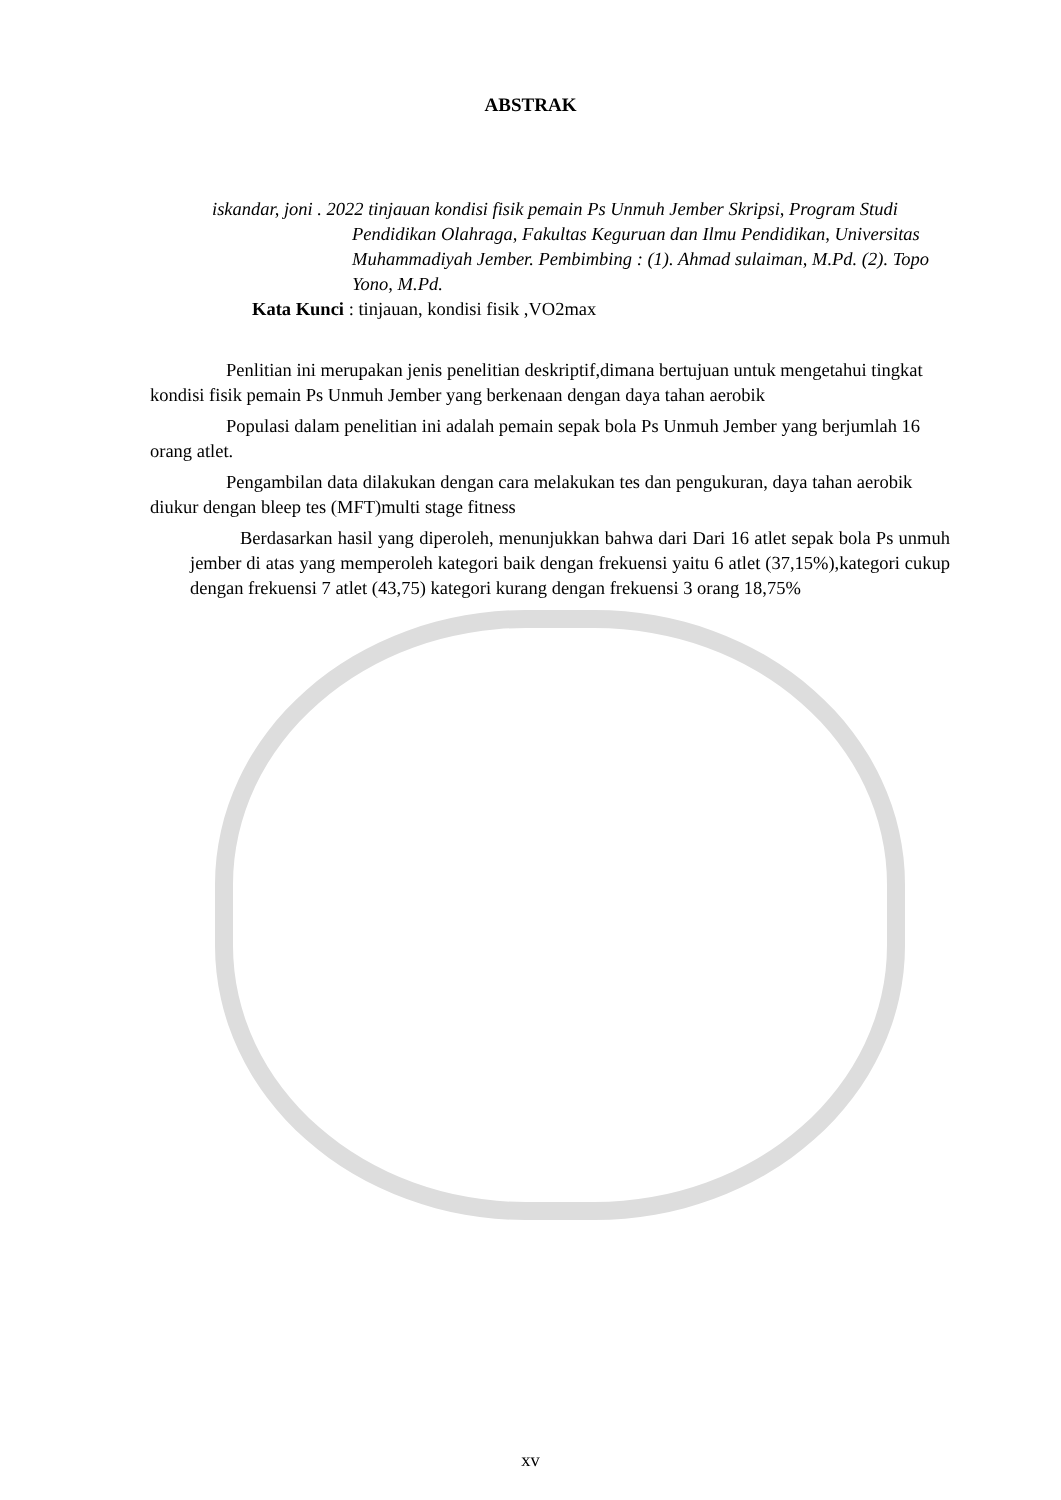ABSTRAK
iskandar, joni . 2022 tinjauan kondisi fisik pemain Ps Unmuh Jember Skripsi, Program Studi Pendidikan Olahraga, Fakultas Keguruan dan Ilmu Pendidikan, Universitas Muhammadiyah Jember. Pembimbing : (1). Ahmad sulaiman, M.Pd. (2). Topo Yono, M.Pd.
Kata Kunci : tinjauan, kondisi fisik ,VO2max
Penlitian ini merupakan jenis penelitian deskriptif,dimana bertujuan untuk mengetahui tingkat kondisi fisik pemain Ps Unmuh Jember yang berkenaan dengan daya tahan aerobik
Populasi dalam penelitian ini adalah pemain sepak bola Ps Unmuh Jember yang berjumlah 16 orang atlet.
Pengambilan data dilakukan dengan cara melakukan tes dan pengukuran, daya tahan aerobik diukur dengan bleep tes (MFT)multi stage fitness
Berdasarkan hasil yang diperoleh, menunjukkan bahwa dari Dari 16 atlet sepak bola Ps unmuh jember di atas yang memperoleh kategori baik dengan frekuensi yaitu 6 atlet (37,15%),kategori cukup dengan frekuensi 7 atlet (43,75) kategori kurang dengan frekuensi 3 orang 18,75%
xv